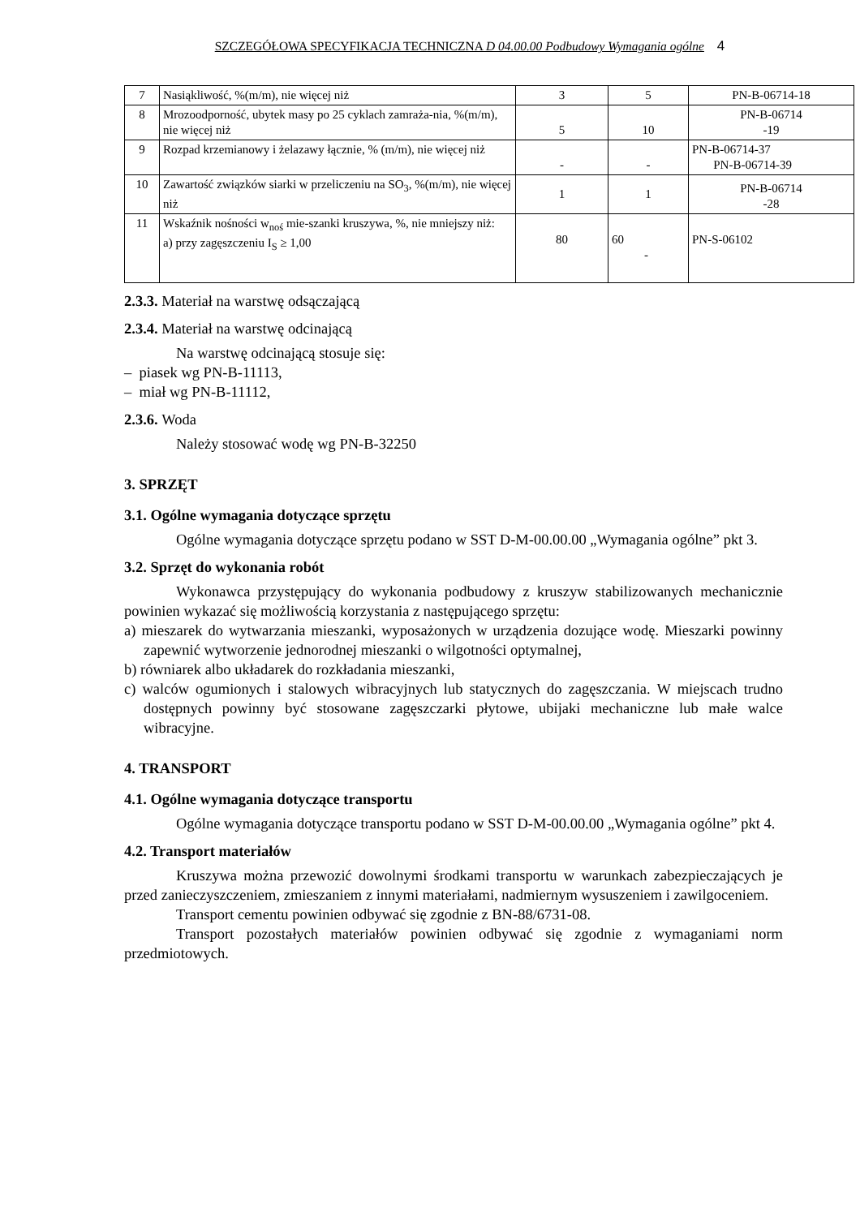SZCZEGÓŁOWA SPECYFIKACJA TECHNICZNA D 04.00.00 Podbudowy Wymagania ogólne 4
| 7 | Nasiąkliwość, %(m/m), nie więcej niż | 3 | 5 | PN-B-06714-18 |
| 8 | Mrozoodporność, ubytek masy po 25 cyklach zamraża-nia, %(m/m), nie więcej niż | 5 | 10 | PN-B-06714 -19 |
| 9 | Rozpad krzemianowy i żelazawy łącznie, % (m/m), nie więcej niż | - | - | PN-B-06714-37 PN-B-06714-39 |
| 10 | Zawartość związków siarki w przeliczeniu na SO<sub>3</sub>, %(m/m), nie więcej niż | 1 | 1 | PN-B-06714 -28 |
| 11 | Wskaźnik nośności w<sub>noś</sub> mie-szanki kruszywa, %, nie mniejszy niż: a) przy zagęszczeniu I<sub>S</sub> ≥ 1,00 | 80 | 60 - | PN-S-06102 |
2.3.3. Materiał na warstwę odsączającą
2.3.4. Materiał na warstwę odcinającą
Na warstwę odcinającą stosuje się:
– piasek wg PN-B-11113,
– miał wg PN-B-11112,
2.3.6. Woda
Należy stosować wodę wg PN-B-32250
3. SPRZĘT
3.1. Ogólne wymagania dotyczące sprzętu
Ogólne wymagania dotyczące sprzętu podano w SST D-M-00.00.00 „Wymagania ogólne” pkt 3.
3.2. Sprzęt do wykonania robót
Wykonawca przystępujący do wykonania podbudowy z kruszyw stabilizowanych mechanicznie powinien wykazać się możliwością korzystania z następującego sprzętu:
a) mieszarek do wytwarzania mieszanki, wyposażonych w urządzenia dozujące wodę. Mieszarki powinny zapewnić wytworzenie jednorodnej mieszanki o wilgotności optymalnej,
b) równiarek albo układarek do rozkładania mieszanki,
c) walców ogumionych i stalowych wibracyjnych lub statycznych do zagęszczania. W miejscach trudno dostępnych powinny być stosowane zagęszczarki płytowe, ubijaki mechaniczne lub małe walce wibracyjne.
4. TRANSPORT
4.1. Ogólne wymagania dotyczące transportu
Ogólne wymagania dotyczące transportu podano w SST D-M-00.00.00 „Wymagania ogólne” pkt 4.
4.2. Transport materiałów
Kruszywa można przewozić dowolnymi środkami transportu w warunkach zabezpieczających je przed zanieczyszczeniem, zmieszaniem z innymi materiałami, nadmiernym wysuszeniem i zawilgoceniem.
Transport cementu powinien odbywać się zgodnie z BN-88/6731-08.
Transport pozostałych materiałów powinien odbywać się zgodnie z wymaganiami norm przedmiotowych.